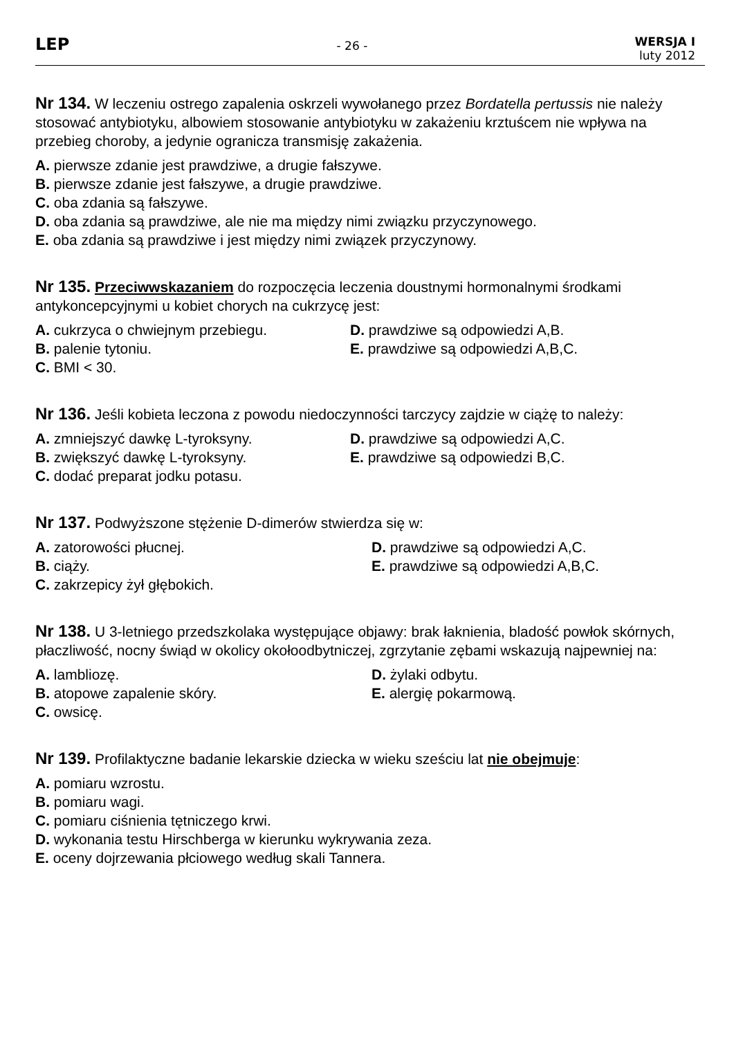LEP
- 26 -
WERSJA I
luty 2012
Nr 134. W leczeniu ostrego zapalenia oskrzeli wywołanego przez Bordatella pertussis nie należy stosować antybiotyku, albowiem stosowanie antybiotyku w zakażeniu krztuścem nie wpływa na przebieg choroby, a jedynie ogranicza transmisję zakażenia.
A. pierwsze zdanie jest prawdziwe, a drugie fałszywe.
B. pierwsze zdanie jest fałszywe, a drugie prawdziwe.
C. oba zdania są fałszywe.
D. oba zdania są prawdziwe, ale nie ma między nimi związku przyczynowego.
E. oba zdania są prawdziwe i jest między nimi związek przyczynowy.
Nr 135. Przeciwwskazaniem do rozpoczęcia leczenia doustnymi hormonalnymi środkami antykoncepcyjnymi u kobiet chorych na cukrzycę jest:
A. cukrzyca o chwiejnym przebiegu.
D. prawdziwe są odpowiedzi A,B.
B. palenie tytoniu.
E. prawdziwe są odpowiedzi A,B,C.
C. BMI < 30.
Nr 136. Jeśli kobieta leczona z powodu niedoczynności tarczycy zajdzie w ciążę to należy:
A. zmniejszyć dawkę L-tyroksyny.
D. prawdziwe są odpowiedzi A,C.
B. zwiększyć dawkę L-tyroksyny.
E. prawdziwe są odpowiedzi B,C.
C. dodać preparat jodku potasu.
Nr 137. Podwyższone stężenie D-dimerów stwierdza się w:
A. zatorowości płucnej.
D. prawdziwe są odpowiedzi A,C.
B. ciąży.
E. prawdziwe są odpowiedzi A,B,C.
C. zakrzepicy żył głębokich.
Nr 138. U 3-letniego przedszkolaka występujące objawy: brak łaknienia, bladość powłok skórnych, płaczliwość, nocny świąd w okolicy okołoodbytniczej, zgrzytanie zębami wskazują najpewniej na:
A. lambliozę.
D. żylaki odbytu.
B. atopowe zapalenie skóry.
E. alergię pokarmową.
C. owsicę.
Nr 139. Profilaktyczne badanie lekarskie dziecka w wieku sześciu lat nie obejmuje:
A. pomiaru wzrostu.
B. pomiaru wagi.
C. pomiaru ciśnienia tętniczego krwi.
D. wykonania testu Hirschberga w kierunku wykrywania zeza.
E. oceny dojrzewania płciowego według skali Tannera.